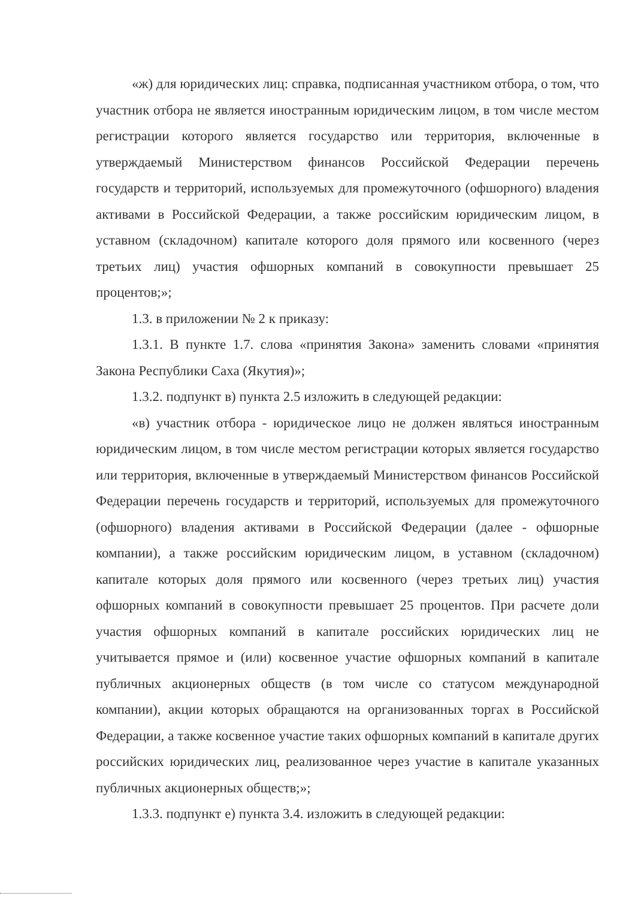«ж) для юридических лиц: справка, подписанная участником отбора, о том, что участник отбора не является иностранным юридическим лицом, в том числе местом регистрации которого является государство или территория, включенные в утверждаемый Министерством финансов Российской Федерации перечень государств и территорий, используемых для промежуточного (офшорного) владения активами в Российской Федерации, а также российским юридическим лицом, в уставном (складочном) капитале которого доля прямого или косвенного (через третьих лиц) участия офшорных компаний в совокупности превышает 25 процентов;»;
1.3. в приложении № 2 к приказу:
1.3.1. В пункте 1.7. слова «принятия Закона» заменить словами «принятия Закона Республики Саха (Якутия)»;
1.3.2. подпункт в) пункта 2.5 изложить в следующей редакции:
«в) участник отбора - юридическое лицо не должен являться иностранным юридическим лицом, в том числе местом регистрации которых является государство или территория, включенные в утверждаемый Министерством финансов Российской Федерации перечень государств и территорий, используемых для промежуточного (офшорного) владения активами в Российской Федерации (далее - офшорные компании), а также российским юридическим лицом, в уставном (складочном) капитале которых доля прямого или косвенного (через третьих лиц) участия офшорных компаний в совокупности превышает 25 процентов. При расчете доли участия офшорных компаний в капитале российских юридических лиц не учитывается прямое и (или) косвенное участие офшорных компаний в капитале публичных акционерных обществ (в том числе со статусом международной компании), акции которых обращаются на организованных торгах в Российской Федерации, а также косвенное участие таких офшорных компаний в капитале других российских юридических лиц, реализованное через участие в капитале указанных публичных акционерных обществ;»;
1.3.3. подпункт е) пункта 3.4. изложить в следующей редакции: